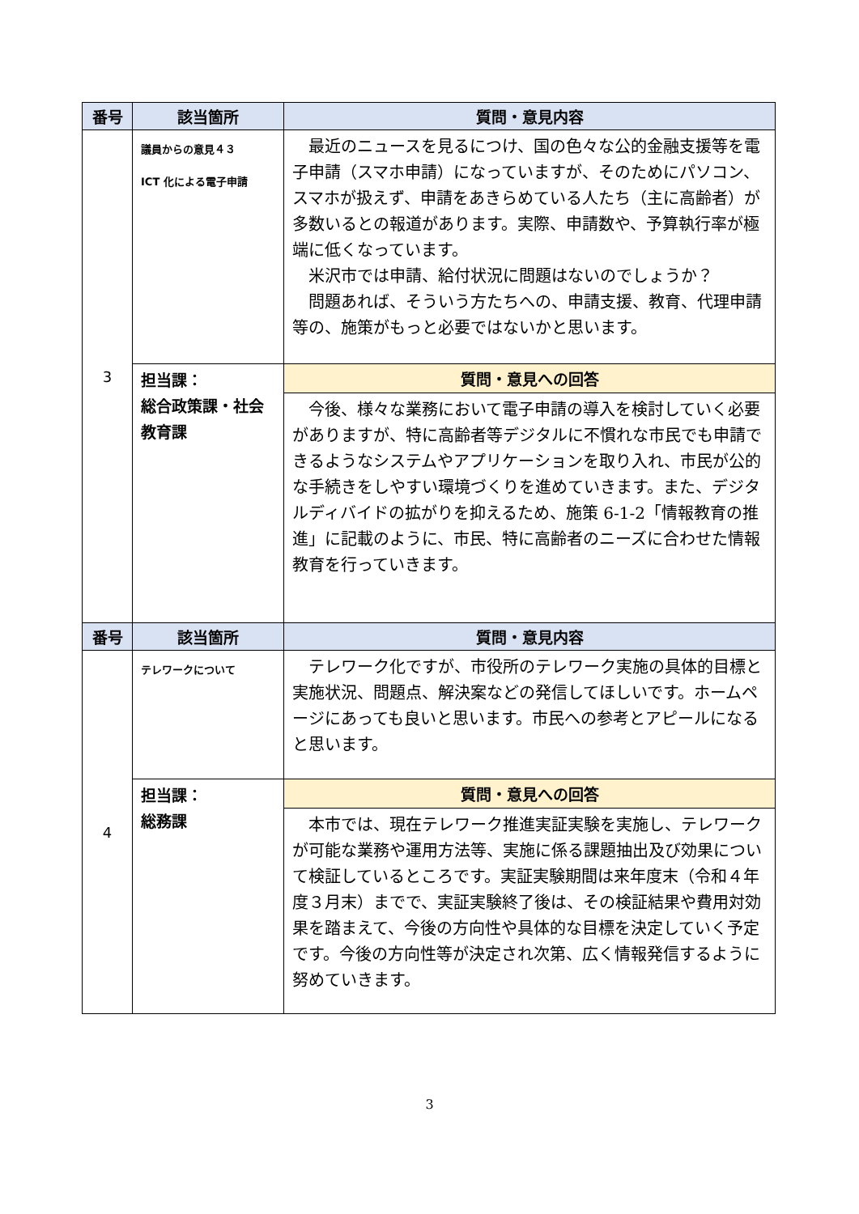| 番号 | 該当箇所 | 質問・意見内容 |
| --- | --- | --- |
| 3 | 議員からの意見４３ ICT 化による電子申請 | 最近のニュースを見るにつけ、国の色々な公的金融支援等を電子申請（スマホ申請）になっていますが、そのためにパソコン、スマホが扱えず、申請をあきらめている人たち（主に高齢者）が多数いるとの報道があります。実際、申請数や、予算執行率が極端に低くなっています。 米沢市では申請、給付状況に問題はないのでしょうか？ 問題あれば、そういう方たちへの、申請支援、教育、代理申請等の、施策がもっと必要ではないかと思います。 |
| | 担当課： 総合政策課・社会教育課 | 質問・意見への回答 |
| | | 今後、様々な業務において電子申請の導入を検討していく必要がありますが、特に高齢者等デジタルに不慣れな市民でも申請できるようなシステムやアプリケーションを取り入れ、市民が公的な手続きをしやすい環境づくりを進めていきます。また、デジタルディバイドの拡がりを抑えるため、施策 6-1-2「情報教育の推進」に記載のように、市民、特に高齢者のニーズに合わせた情報教育を行っていきます。 |
| 番号 | 該当箇所 | 質問・意見内容 |
| 4 | テレワークについて | テレワーク化ですが、市役所のテレワーク実施の具体的目標と実施状況、問題点、解決案などの発信してほしいです。ホームページにあっても良いと思います。市民への参考とアピールになると思います。 |
| | 担当課： 総務課 | 質問・意見への回答 |
| | | 本市では、現在テレワーク推進実証実験を実施し、テレワークが可能な業務や運用方法等、実施に係る課題抽出及び効果について検証しているところです。実証実験期間は来年度末（令和４年度３月末）までで、実証実験終了後は、その検証結果や費用対効果を踏まえて、今後の方向性や具体的な目標を決定していく予定です。今後の方向性等が決定され次第、広く情報発信するように努めていきます。 |
3